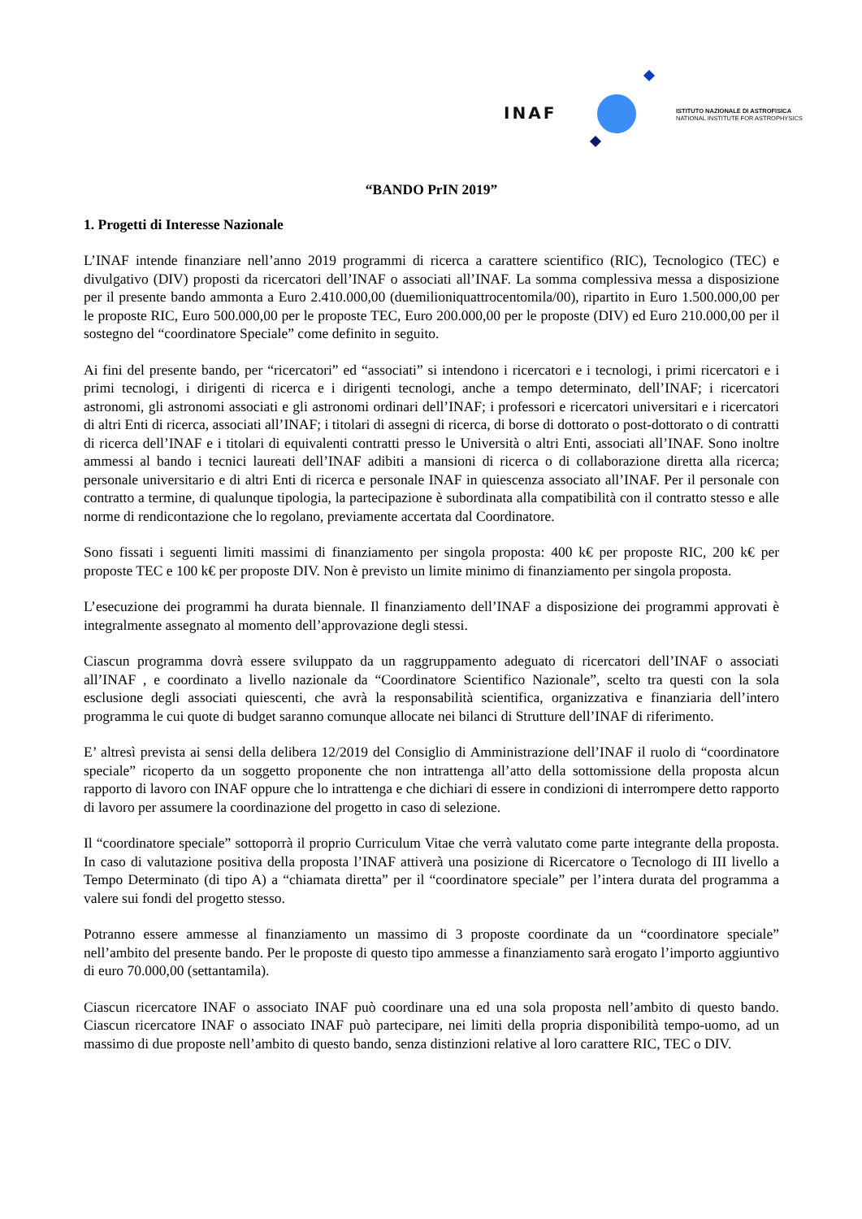INAF
ISTITUTO NAZIONALE DI ASTROFISICA
NATIONAL INSTITUTE FOR ASTROPHYSICS
“BANDO PrIN 2019”
1. Progetti di Interesse Nazionale
L’INAF intende finanziare nell’anno 2019 programmi di ricerca a carattere scientifico (RIC), Tecnologico (TEC) e divulgativo (DIV) proposti da ricercatori dell’INAF o associati all’INAF. La somma complessiva messa a disposizione per il presente bando ammonta a Euro 2.410.000,00 (duemilioniquattrocentomila/00), ripartito in Euro 1.500.000,00 per le proposte RIC, Euro 500.000,00 per le proposte TEC, Euro 200.000,00 per le proposte (DIV) ed Euro 210.000,00 per il sostegno del “coordinatore Speciale” come definito in seguito.
Ai fini del presente bando, per “ricercatori” ed “associati” si intendono i ricercatori e i tecnologi, i primi ricercatori e i primi tecnologi, i dirigenti di ricerca e i dirigenti tecnologi, anche a tempo determinato, dell’INAF; i ricercatori astronomi, gli astronomi associati e gli astronomi ordinari dell’INAF; i professori e ricercatori universitari e i ricercatori di altri Enti di ricerca, associati all’INAF; i titolari di assegni di ricerca, di borse di dottorato o post-dottorato o di contratti di ricerca dell’INAF e i titolari di equivalenti contratti presso le Università o altri Enti, associati all’INAF. Sono inoltre ammessi al bando i tecnici laureati dell’INAF adibiti a mansioni di ricerca o di collaborazione diretta alla ricerca; personale universitario e di altri Enti di ricerca e personale INAF in quiescenza associato all’INAF. Per il personale con contratto a termine, di qualunque tipologia, la partecipazione è subordinata alla compatibilità con il contratto stesso e alle norme di rendicontazione che lo regolano, previamente accertata dal Coordinatore.
Sono fissati i seguenti limiti massimi di finanziamento per singola proposta: 400 k€ per proposte RIC, 200 k€ per proposte TEC e 100 k€ per proposte DIV. Non è previsto un limite minimo di finanziamento per singola proposta.
L’esecuzione dei programmi ha durata biennale. Il finanziamento dell’INAF a disposizione dei programmi approvati è integralmente assegnato al momento dell’approvazione degli stessi.
Ciascun programma dovrà essere sviluppato da un raggruppamento adeguato di ricercatori dell’INAF o associati all’INAF , e coordinato a livello nazionale da “Coordinatore Scientifico Nazionale”, scelto tra questi con la sola esclusione degli associati quiescenti, che avrà la responsabilità scientifica, organizzativa e finanziaria dell’intero programma le cui quote di budget saranno comunque allocate nei bilanci di Strutture dell’INAF di riferimento.
E’ altresì prevista ai sensi della delibera 12/2019 del Consiglio di Amministrazione dell’INAF il ruolo di “coordinatore speciale” ricoperto da un soggetto proponente che non intrattenga all’atto della sottomissione della proposta alcun rapporto di lavoro con INAF oppure che lo intrattenga e che dichiari di essere in condizioni di interrompere detto rapporto di lavoro per assumere la coordinazione del progetto in caso di selezione.
Il “coordinatore speciale” sottoporrà il proprio Curriculum Vitae che verrà valutato come parte integrante della proposta. In caso di valutazione positiva della proposta l’INAF attiverà una posizione di Ricercatore o Tecnologo di III livello a Tempo Determinato (di tipo A) a “chiamata diretta” per il “coordinatore speciale” per l’intera durata del programma a valere sui fondi del progetto stesso.
Potranno essere ammesse al finanziamento un massimo di 3 proposte coordinate da un “coordinatore speciale” nell’ambito del presente bando. Per le proposte di questo tipo ammesse a finanziamento sarà erogato l’importo aggiuntivo di euro 70.000,00 (settantamila).
Ciascun ricercatore INAF o associato INAF può coordinare una ed una sola proposta nell’ambito di questo bando. Ciascun ricercatore INAF o associato INAF può partecipare, nei limiti della propria disponibilità tempo-uomo, ad un massimo di due proposte nell’ambito di questo bando, senza distinzioni relative al loro carattere RIC, TEC o DIV.